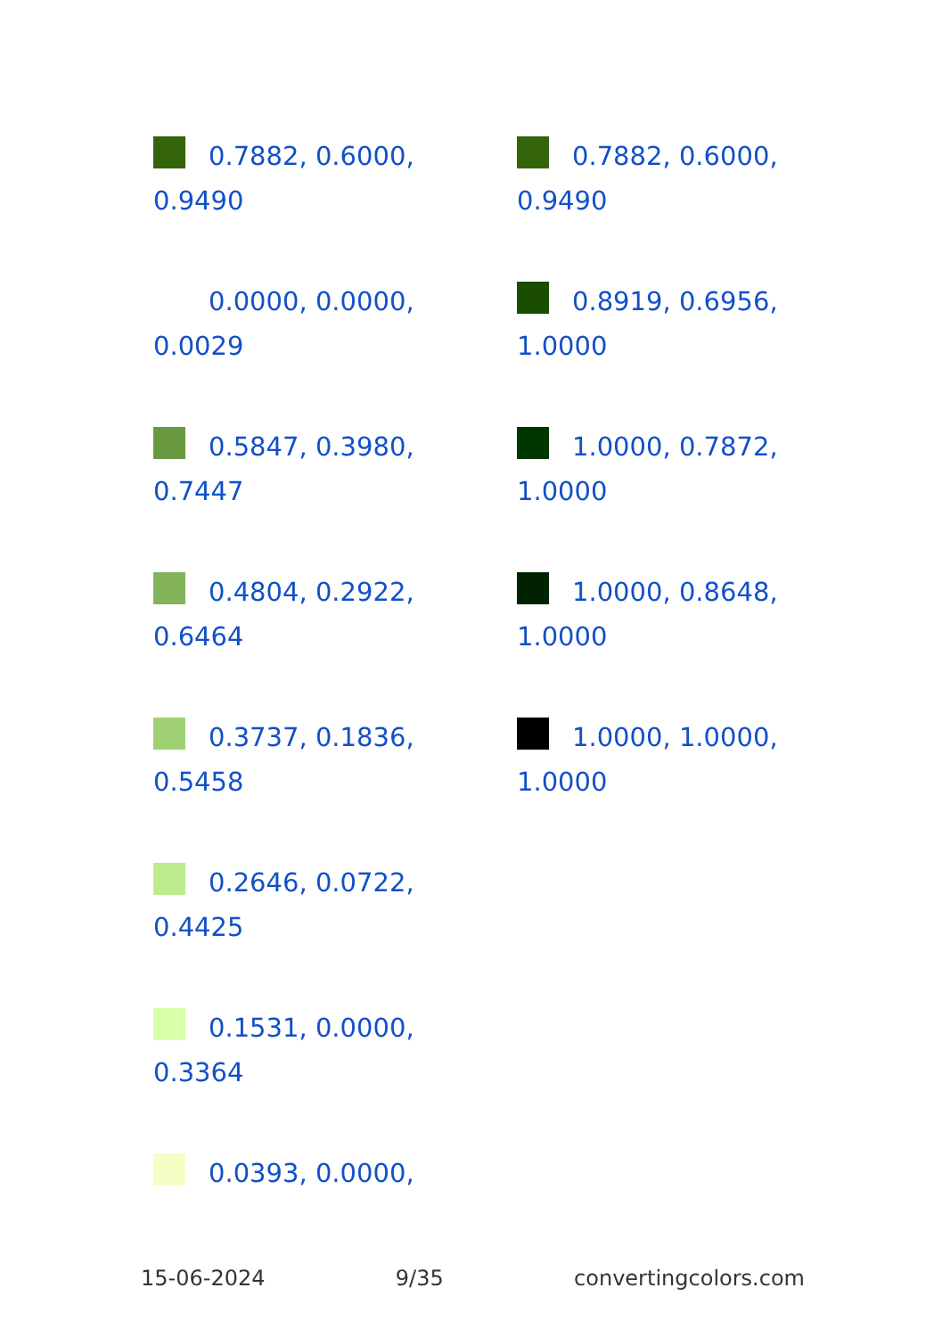0.7882, 0.6000,
0.9490
0.0000, 0.0000,
0.0029
0.5847, 0.3980,
0.7447
0.4804, 0.2922,
0.6464
0.3737, 0.1836,
0.5458
0.2646, 0.0722,
0.4425
0.1531, 0.0000,
0.3364
0.0393, 0.0000,
0.7882, 0.6000,
0.9490
0.8919, 0.6956,
1.0000
1.0000, 0.7872,
1.0000
1.0000, 0.8648,
1.0000
1.0000, 1.0000,
1.0000
15-06-2024 9/35 convertingcolors.com